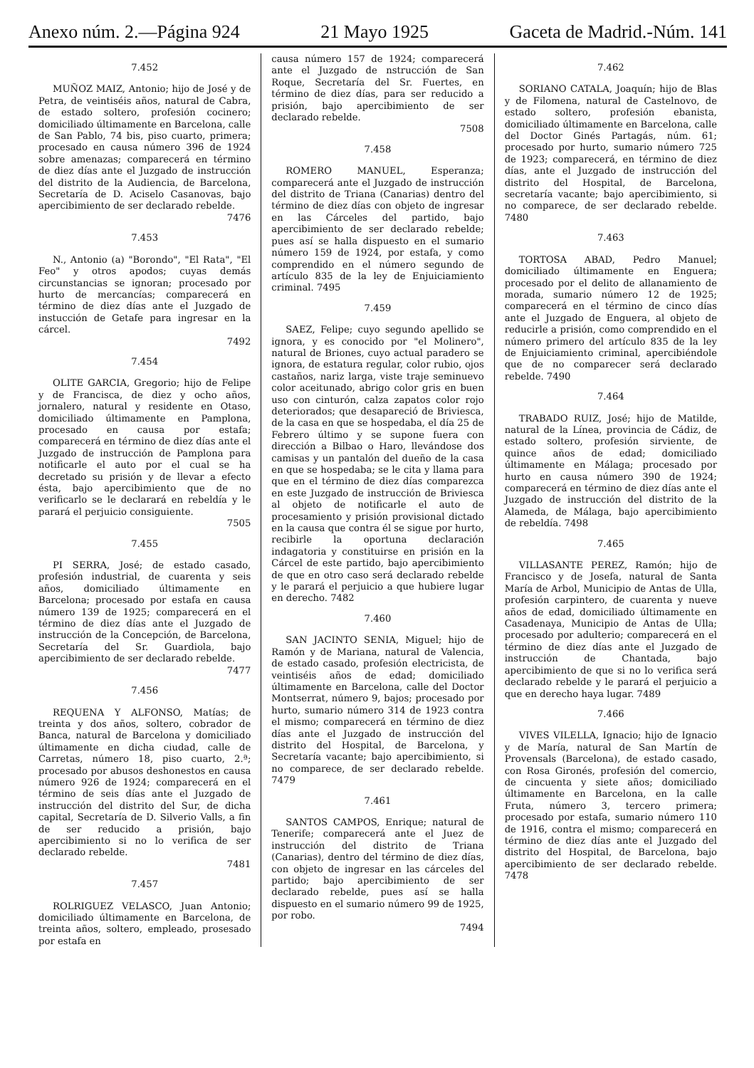Anexo núm. 2.—Página 924 21 Mayo 1925 Gaceta de Madrid.-Núm. 141
7.452
MUÑOZ MAIZ, Antonio; hijo de José y de Petra, de veintiséis años, natural de Cabra, de estado soltero, profesión cocinero; domiciliado últimamente en Barcelona, calle de San Pablo, 74 bis, piso cuarto, primera; procesado en causa número 396 de 1924 sobre amenazas; comparecerá en término de diez días ante el Juzgado de instrucción del distrito de la Audiencia, de Barcelona, Secretaría de D. Aciselo Casanovas, bajo apercibimiento de ser declarado rebelde.
7476
7.453
N., Antonio (a) "Borondo", "El Rata", "El Feo" y otros apodos; cuyas demás circunstancias se ignoran; procesado por hurto de mercancías; comparecerá en término de diez días ante el Juzgado de instucción de Getafe para ingresar en la cárcel.
7492
7.454
OLITE GARCIA, Gregorio; hijo de Felipe y de Francisca, de diez y ocho años, jornalero, natural y residente en Otaso, domiciliado últimamente en Pamplona, procesado en causa por estafa; comparecerá en término de diez días ante el Juzgado de instrucción de Pamplona para notificarle el auto por el cual se ha decretado su prisión y de llevar a efecto ésta, bajo apercibimiento que de no verificarlo se le declarará en rebeldía y le parará el perjuicio consiguiente.
7505
7.455
PI SERRA, José; de estado casado, profesión industrial, de cuarenta y seis años, domiciliado últimamente en Barcelona; procesado por estafa en causa número 139 de 1925; comparecerá en el término de diez días ante el Juzgado de instrucción de la Concepción, de Barcelona, Secretaría del Sr. Guardiola, bajo apercibimiento de ser declarado rebelde.
7477
7.456
REQUENA Y ALFONSO, Matías; de treinta y dos años, soltero, cobrador de Banca, natural de Barcelona y domiciliado últimamente en dicha ciudad, calle de Carretas, número 18, piso cuarto, 2.ª; procesado por abusos deshonestos en causa número 926 de 1924; comparecerá en el término de seis días ante el Juzgado de instrucción del distrito del Sur, de dicha capital, Secretaría de D. Silverio Valls, a fin de ser reducido a prisión, bajo apercibimiento si no lo verifica de ser declarado rebelde.
7481
7.457
ROLRIGUEZ VELASCO, Juan Antonio; domiciliado últimamente en Barcelona, de treinta años, soltero, empleado, prosesado por estafa en
causa número 157 de 1924; comparecerá ante el Juzgado de nstrucción de San Roque, Secretaría del Sr. Fuertes, en término de diez días, para ser reducido a prisión, bajo apercibimiento de ser declarado rebelde.
7508
7.458
ROMERO MANUEL, Esperanza; comparecerá ante el Juzgado de instrucción del distrito de Triana (Canarias) dentro del término de diez días con objeto de ingresar en las Cárceles del partido, bajo apercibimiento de ser declarado rebelde; pues así se halla dispuesto en el sumario número 159 de 1924, por estafa, y como comprendido en el número segundo de artículo 835 de la ley de Enjuiciamiento criminal. 7495
7.459
SAEZ, Felipe; cuyo segundo apellido se ignora, y es conocido por "el Molinero", natural de Briones, cuyo actual paradero se ignora, de estatura regular, color rubio, ojos castaños, nariz larga, viste traje seminuevo color aceitunado, abrigo color gris en buen uso con cinturón, calza zapatos color rojo deteriorados; que desapareció de Briviesca, de la casa en que se hospedaba, el día 25 de Febrero último y se supone fuera con dirección a Bilbao o Haro, llevándose dos camisas y un pantalón del dueño de la casa en que se hospedaba; se le cita y llama para que en el término de diez días comparezca en este Juzgado de instrucción de Briviesca al objeto de notificarle el auto de procesamiento y prisión provisional dictado en la causa que contra él se sigue por hurto, recibirle la oportuna declaración indagatoria y constituirse en prisión en la Cárcel de este partido, bajo apercibimiento de que en otro caso será declarado rebelde y le parará el perjuicio a que hubiere lugar en derecho. 7482
7.460
SAN JACINTO SENIA, Miguel; hijo de Ramón y de Mariana, natural de Valencia, de estado casado, profesión electricista, de veintiséis años de edad; domiciliado últimamente en Barcelona, calle del Doctor Montserrat, número 9, bajos; procesado por hurto, sumario número 314 de 1923 contra el mismo; comparecerá en término de diez días ante el Juzgado de instrucción del distrito del Hospital, de Barcelona, y Secretaría vacante; bajo apercibimiento, si no comparece, de ser declarado rebelde. 7479
7.461
SANTOS CAMPOS, Enrique; natural de Tenerife; comparecerá ante el Juez de instrucción del distrito de Triana (Canarias), dentro del término de diez días, con objeto de ingresar en las cárceles del partido; bajo apercibimiento de ser declarado rebelde, pues así se halla dispuesto en el sumario número 99 de 1925, por robo.
7494
7.462
SORIANO CATALA, Joaquín; hijo de Blas y de Filomena, natural de Castelnovo, de estado soltero, profesión ebanista, domiciliado últimamente en Barcelona, calle del Doctor Ginés Partagás, núm. 61; procesado por hurto, sumario número 725 de 1923; comparecerá, en término de diez días, ante el Juzgado de instrucción del distrito del Hospital, de Barcelona, secretaría vacante; bajo apercibimiento, si no comparece, de ser declarado rebelde. 7480
7.463
TORTOSA ABAD, Pedro Manuel; domiciliado últimamente en Enguera; procesado por el delito de allanamiento de morada, sumario número 12 de 1925; comparecerá en el término de cinco días ante el Juzgado de Enguera, al objeto de reducirle a prisión, como comprendido en el número primero del artículo 835 de la ley de Enjuiciamiento criminal, apercibiéndole que de no comparecer será declarado rebelde. 7490
7.464
TRABADO RUIZ, José; hijo de Matilde, natural de la Línea, provincia de Cádiz, de estado soltero, profesión sirviente, de quince años de edad; domiciliado últimamente en Málaga; procesado por hurto en causa número 390 de 1924; comparecerá en término de diez días ante el Juzgado de instrucción del distrito de la Alameda, de Málaga, bajo apercibimiento de rebeldía. 7498
7.465
VILLASANTE PEREZ, Ramón; hijo de Francisco y de Josefa, natural de Santa María de Arbol, Municipio de Antas de Ulla, profesión carpintero, de cuarenta y nueve años de edad, domiciliado últimamente en Casadenaya, Municipio de Antas de Ulla; procesado por adulterio; comparecerá en el término de diez días ante el Juzgado de instrucción de Chantada, bajo apercibimiento de que si no lo verifica será declarado rebelde y le parará el perjuicio a que en derecho haya lugar. 7489
7.466
VIVES VILELLA, Ignacio; hijo de Ignacio y de María, natural de San Martín de Provensals (Barcelona), de estado casado, con Rosa Gironés, profesión del comercio, de cincuenta y siete años; domiciliado últimamente en Barcelona, en la calle Fruta, número 3, tercero primera; procesado por estafa, sumario número 110 de 1916, contra el mismo; comparecerá en término de diez días ante el Juzgado del distrito del Hospital, de Barcelona, bajo apercibimiento de ser declarado rebelde. 7478